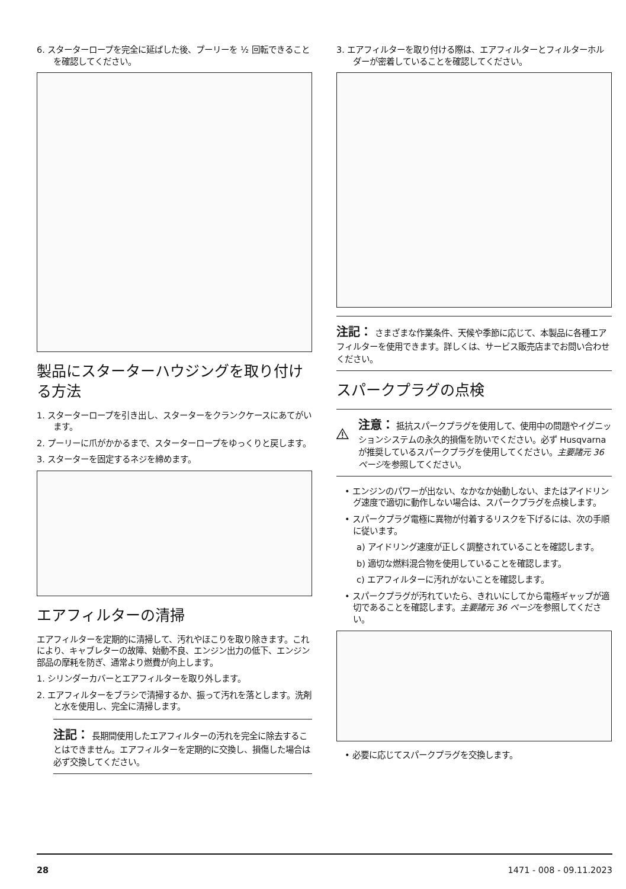6. スターターロープを完全に延ばした後、プーリーを ½ 回転できることを確認してください。
製品にスターターハウジングを取り付ける方法
1. スターターロープを引き出し、スターターをクランクケースにあてがいます。
2. プーリーに爪がかかるまで、スターターロープをゆっくりと戻します。
3. スターターを固定するネジを締めます。
エアフィルターの清掃
エアフィルターを定期的に清掃して、汚れやほこりを取り除きます。これにより、キャブレターの故障、始動不良、エンジン出力の低下、エンジン部品の摩耗を防ぎ、通常より燃費が向上します。
1. シリンダーカバーとエアフィルターを取り外します。
2. エアフィルターをブラシで清掃するか、振って汚れを落とします。洗剤と水を使用し、完全に清掃します。
注記： 長期間使用したエアフィルターの汚れを完全に除去することはできません。エアフィルターを定期的に交換し、損傷した場合は必ず交換してください。
3. エアフィルターを取り付ける際は、エアフィルターとフィルターホルダーが密着していることを確認してください。
注記： さまざまな作業条件、天候や季節に応じて、本製品に各種エアフィルターを使用できます。詳しくは、サービス販売店までお問い合わせください。
スパークプラグの点検
注意： 抵抗スパークプラグを使用して、使用中の問題やイグニッションシステムの永久的損傷を防いでください。必ず Husqvarna が推奨しているスパークプラグを使用してください。主要諸元 36 ページを参照してください。
• エンジンのパワーが出ない、なかなか始動しない、またはアイドリング速度で適切に動作しない場合は、スパークプラグを点検します。
• スパークプラグ電極に異物が付着するリスクを下げるには、次の手順に従います。
a) アイドリング速度が正しく調整されていることを確認します。
b) 適切な燃料混合物を使用していることを確認します。
c) エアフィルターに汚れがないことを確認します。
• スパークプラグが汚れていたら、きれいにしてから電極ギャップが適切であることを確認します。主要諸元 36 ページを参照してください。
• 必要に応じてスパークプラグを交換します。
28 1471 - 008 - 09.11.2023